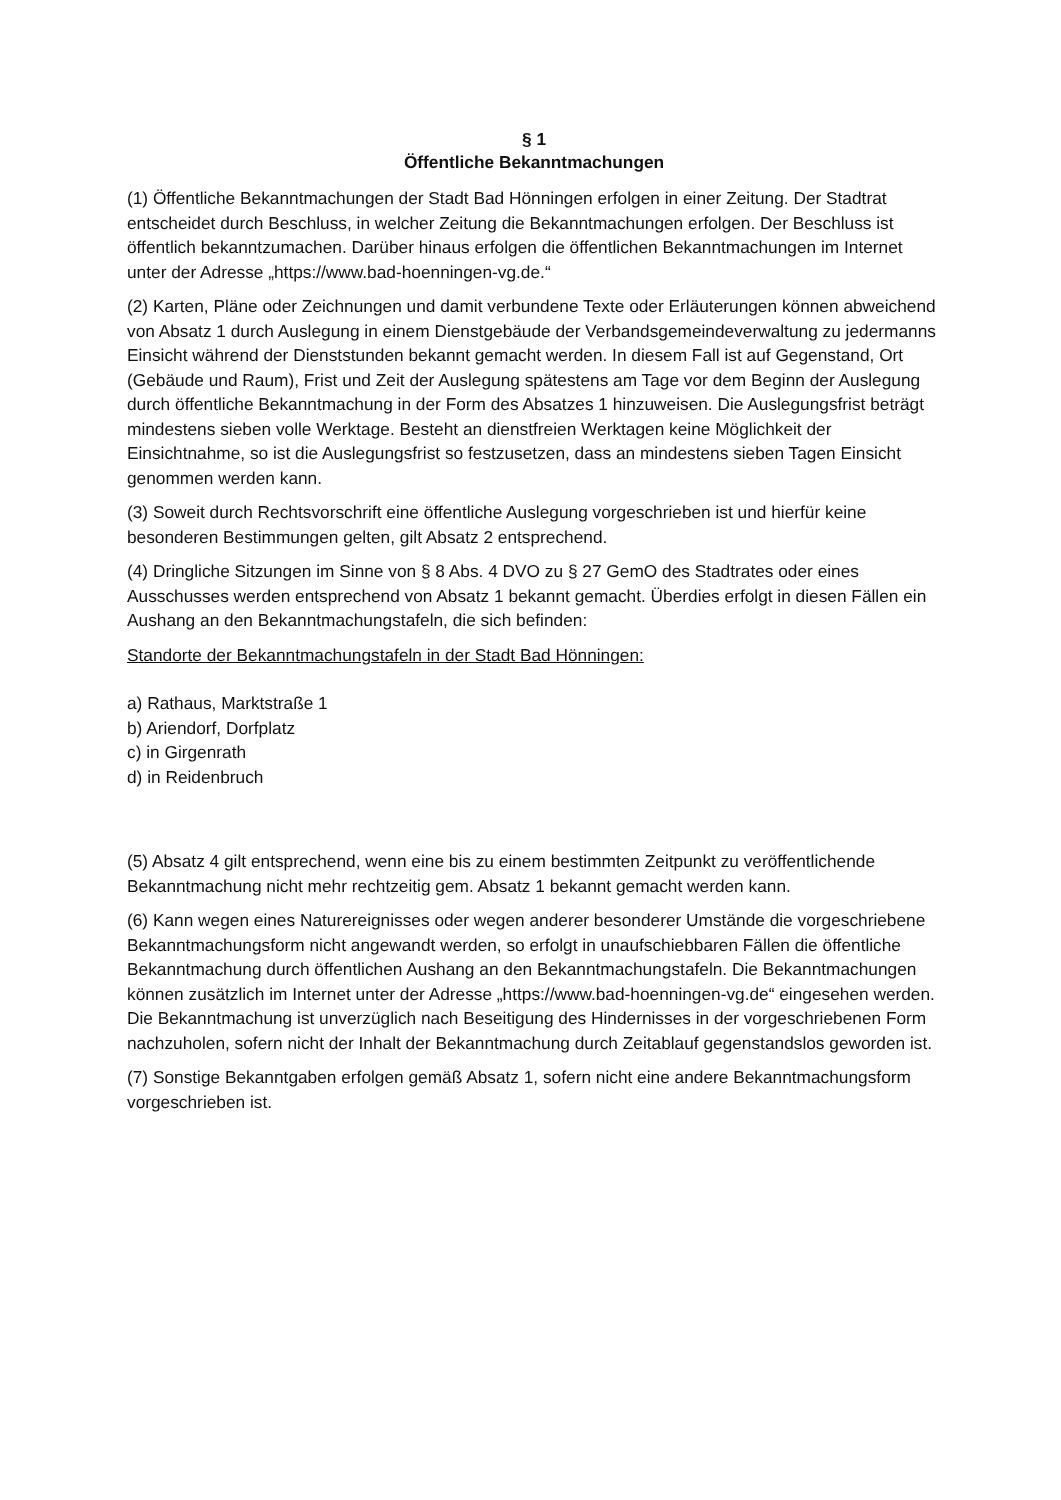§ 1
Öffentliche Bekanntmachungen
(1) Öffentliche Bekanntmachungen der Stadt Bad Hönningen erfolgen in einer Zeitung. Der Stadtrat entscheidet durch Beschluss, in welcher Zeitung die Bekanntmachungen erfolgen. Der Beschluss ist öffentlich bekanntzumachen. Darüber hinaus erfolgen die öffentlichen Bekanntmachungen im Internet unter der Adresse „https://www.bad-hoenningen-vg.de.“
(2) Karten, Pläne oder Zeichnungen und damit verbundene Texte oder Erläuterungen können abweichend von Absatz 1 durch Auslegung in einem Dienstgebäude der Verbandsgemeindeverwaltung zu jedermanns Einsicht während der Dienststunden bekannt gemacht werden. In diesem Fall ist auf Gegenstand, Ort (Gebäude und Raum), Frist und Zeit der Auslegung spätestens am Tage vor dem Beginn der Auslegung durch öffentliche Bekanntmachung in der Form des Absatzes 1 hinzuweisen. Die Auslegungsfrist beträgt mindestens sieben volle Werktage. Besteht an dienstfreien Werktagen keine Möglichkeit der Einsichtnahme, so ist die Auslegungsfrist so festzusetzen, dass an mindestens sieben Tagen Einsicht genommen werden kann.
(3) Soweit durch Rechtsvorschrift eine öffentliche Auslegung vorgeschrieben ist und hierfür keine besonderen Bestimmungen gelten, gilt Absatz 2 entsprechend.
(4) Dringliche Sitzungen im Sinne von § 8 Abs. 4 DVO zu § 27 GemO des Stadtrates oder eines Ausschusses werden entsprechend von Absatz 1 bekannt gemacht. Überdies erfolgt in diesen Fällen ein Aushang an den Bekanntmachungstafeln, die sich befinden:
Standorte der Bekanntmachungstafeln in der Stadt Bad Hönningen:
a) Rathaus, Marktstraße 1
b) Ariendorf, Dorfplatz
c) in Girgenrath
d) in Reidenbruch
(5) Absatz 4 gilt entsprechend, wenn eine bis zu einem bestimmten Zeitpunkt zu veröffentlichende Bekanntmachung nicht mehr rechtzeitig gem. Absatz 1 bekannt gemacht werden kann.
(6) Kann wegen eines Naturereignisses oder wegen anderer besonderer Umstände die vorgeschriebene Bekanntmachungsform nicht angewandt werden, so erfolgt in unaufschiebbaren Fällen die öffentliche Bekanntmachung durch öffentlichen Aushang an den Bekanntmachungstafeln. Die Bekanntmachungen können zusätzlich im Internet unter der Adresse „https://www.bad-hoenningen-vg.de“ eingesehen werden.
Die Bekanntmachung ist unverzüglich nach Beseitigung des Hindernisses in der vorgeschriebenen Form nachzuholen, sofern nicht der Inhalt der Bekanntmachung durch Zeitablauf gegenstandslos geworden ist.
(7) Sonstige Bekanntgaben erfolgen gemäß Absatz 1, sofern nicht eine andere Bekanntmachungsform vorgeschrieben ist.